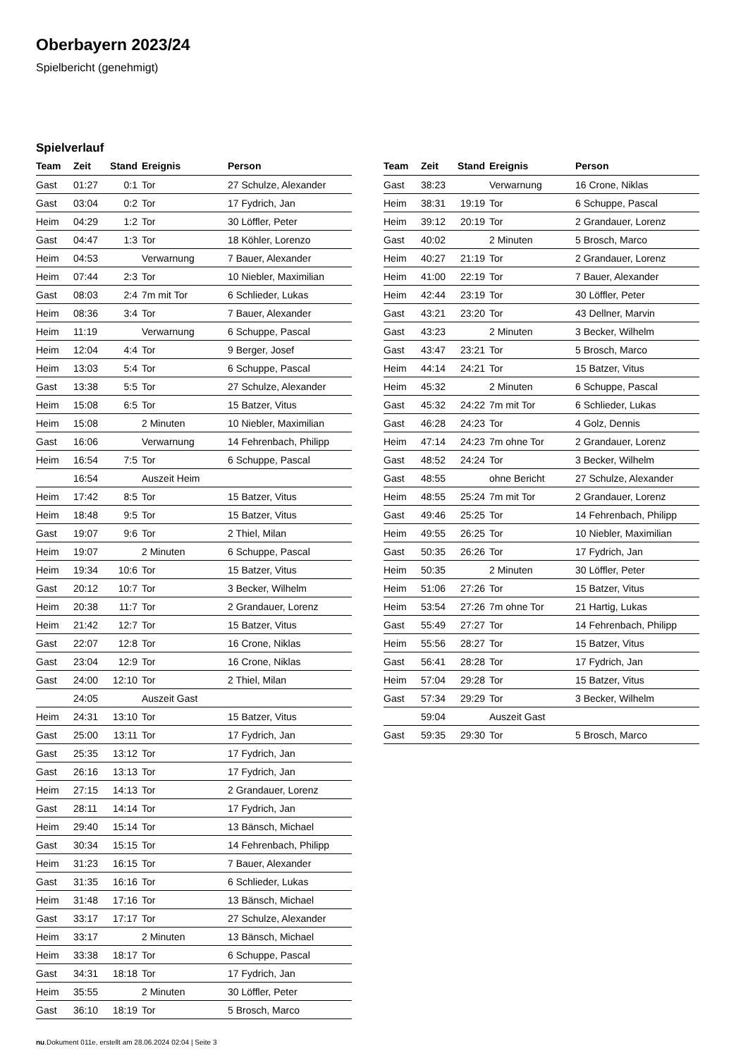Oberbayern 2023/24
Spielbericht (genehmigt)
Spielverlauf
| Team | Zeit | Stand | Ereignis | Person |
| --- | --- | --- | --- | --- |
| Gast | 01:27 | 0:1 | Tor | 27 Schulze, Alexander |
| Gast | 03:04 | 0:2 | Tor | 17 Fydrich, Jan |
| Heim | 04:29 | 1:2 | Tor | 30 Löffler, Peter |
| Gast | 04:47 | 1:3 | Tor | 18 Köhler, Lorenzo |
| Heim | 04:53 | | Verwarnung | 7 Bauer, Alexander |
| Heim | 07:44 | 2:3 | Tor | 10 Niebler, Maximilian |
| Gast | 08:03 | 2:4 | 7m mit Tor | 6 Schlieder, Lukas |
| Heim | 08:36 | 3:4 | Tor | 7 Bauer, Alexander |
| Heim | 11:19 | | Verwarnung | 6 Schuppe, Pascal |
| Heim | 12:04 | 4:4 | Tor | 9 Berger, Josef |
| Heim | 13:03 | 5:4 | Tor | 6 Schuppe, Pascal |
| Gast | 13:38 | 5:5 | Tor | 27 Schulze, Alexander |
| Heim | 15:08 | 6:5 | Tor | 15 Batzer, Vitus |
| Heim | 15:08 | | 2 Minuten | 10 Niebler, Maximilian |
| Gast | 16:06 | | Verwarnung | 14 Fehrenbach, Philipp |
| Heim | 16:54 | 7:5 | Tor | 6 Schuppe, Pascal |
| | 16:54 | | Auszeit Heim | |
| Heim | 17:42 | 8:5 | Tor | 15 Batzer, Vitus |
| Heim | 18:48 | 9:5 | Tor | 15 Batzer, Vitus |
| Gast | 19:07 | 9:6 | Tor | 2 Thiel, Milan |
| Heim | 19:07 | | 2 Minuten | 6 Schuppe, Pascal |
| Heim | 19:34 | 10:6 | Tor | 15 Batzer, Vitus |
| Gast | 20:12 | 10:7 | Tor | 3 Becker, Wilhelm |
| Heim | 20:38 | 11:7 | Tor | 2 Grandauer, Lorenz |
| Heim | 21:42 | 12:7 | Tor | 15 Batzer, Vitus |
| Gast | 22:07 | 12:8 | Tor | 16 Crone, Niklas |
| Gast | 23:04 | 12:9 | Tor | 16 Crone, Niklas |
| Gast | 24:00 | 12:10 | Tor | 2 Thiel, Milan |
| | 24:05 | | Auszeit Gast | |
| Heim | 24:31 | 13:10 | Tor | 15 Batzer, Vitus |
| Gast | 25:00 | 13:11 | Tor | 17 Fydrich, Jan |
| Gast | 25:35 | 13:12 | Tor | 17 Fydrich, Jan |
| Gast | 26:16 | 13:13 | Tor | 17 Fydrich, Jan |
| Heim | 27:15 | 14:13 | Tor | 2 Grandauer, Lorenz |
| Gast | 28:11 | 14:14 | Tor | 17 Fydrich, Jan |
| Heim | 29:40 | 15:14 | Tor | 13 Bänsch, Michael |
| Gast | 30:34 | 15:15 | Tor | 14 Fehrenbach, Philipp |
| Heim | 31:23 | 16:15 | Tor | 7 Bauer, Alexander |
| Gast | 31:35 | 16:16 | Tor | 6 Schlieder, Lukas |
| Heim | 31:48 | 17:16 | Tor | 13 Bänsch, Michael |
| Gast | 33:17 | 17:17 | Tor | 27 Schulze, Alexander |
| Heim | 33:17 | | 2 Minuten | 13 Bänsch, Michael |
| Heim | 33:38 | 18:17 | Tor | 6 Schuppe, Pascal |
| Gast | 34:31 | 18:18 | Tor | 17 Fydrich, Jan |
| Heim | 35:55 | | 2 Minuten | 30 Löffler, Peter |
| Gast | 36:10 | 18:19 | Tor | 5 Brosch, Marco |
| Team | Zeit | Stand | Ereignis | Person |
| --- | --- | --- | --- | --- |
| Gast | 38:23 | | Verwarnung | 16 Crone, Niklas |
| Heim | 38:31 | 19:19 | Tor | 6 Schuppe, Pascal |
| Heim | 39:12 | 20:19 | Tor | 2 Grandauer, Lorenz |
| Gast | 40:02 | | 2 Minuten | 5 Brosch, Marco |
| Heim | 40:27 | 21:19 | Tor | 2 Grandauer, Lorenz |
| Heim | 41:00 | 22:19 | Tor | 7 Bauer, Alexander |
| Heim | 42:44 | 23:19 | Tor | 30 Löffler, Peter |
| Gast | 43:21 | 23:20 | Tor | 43 Dellner, Marvin |
| Gast | 43:23 | | 2 Minuten | 3 Becker, Wilhelm |
| Gast | 43:47 | 23:21 | Tor | 5 Brosch, Marco |
| Heim | 44:14 | 24:21 | Tor | 15 Batzer, Vitus |
| Heim | 45:32 | | 2 Minuten | 6 Schuppe, Pascal |
| Gast | 45:32 | 24:22 | 7m mit Tor | 6 Schlieder, Lukas |
| Gast | 46:28 | 24:23 | Tor | 4 Golz, Dennis |
| Heim | 47:14 | 24:23 | 7m ohne Tor | 2 Grandauer, Lorenz |
| Gast | 48:52 | 24:24 | Tor | 3 Becker, Wilhelm |
| Gast | 48:55 | | ohne Bericht | 27 Schulze, Alexander |
| Heim | 48:55 | 25:24 | 7m mit Tor | 2 Grandauer, Lorenz |
| Gast | 49:46 | 25:25 | Tor | 14 Fehrenbach, Philipp |
| Heim | 49:55 | 26:25 | Tor | 10 Niebler, Maximilian |
| Gast | 50:35 | 26:26 | Tor | 17 Fydrich, Jan |
| Heim | 50:35 | | 2 Minuten | 30 Löffler, Peter |
| Heim | 51:06 | 27:26 | Tor | 15 Batzer, Vitus |
| Heim | 53:54 | 27:26 | 7m ohne Tor | 21 Hartig, Lukas |
| Gast | 55:49 | 27:27 | Tor | 14 Fehrenbach, Philipp |
| Heim | 55:56 | 28:27 | Tor | 15 Batzer, Vitus |
| Gast | 56:41 | 28:28 | Tor | 17 Fydrich, Jan |
| Heim | 57:04 | 29:28 | Tor | 15 Batzer, Vitus |
| Gast | 57:34 | 29:29 | Tor | 3 Becker, Wilhelm |
| | 59:04 | | Auszeit Gast | |
| Gast | 59:35 | 29:30 | Tor | 5 Brosch, Marco |
nu.Dokument 011e, erstellt am 28.06.2024 02:04 | Seite 3